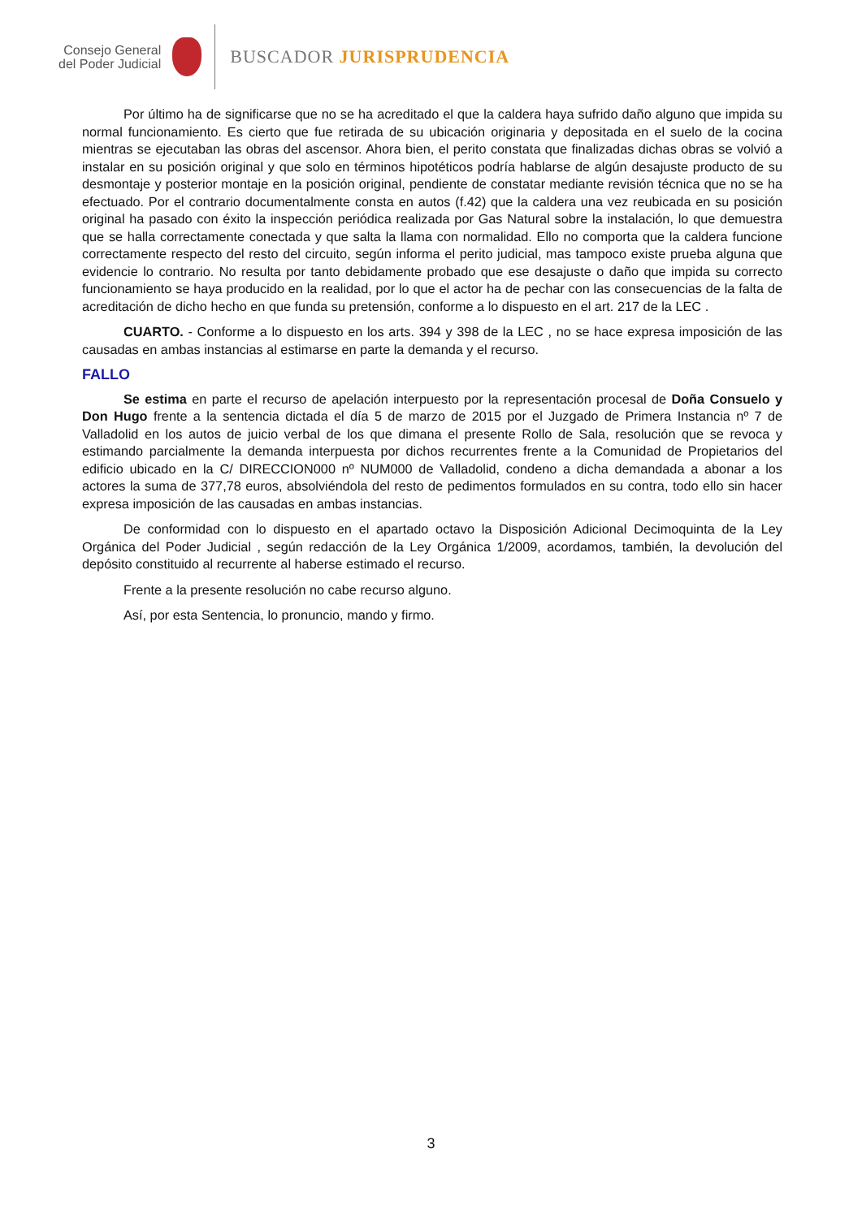Consejo General
del Poder Judicial
BUSCADOR JURISPRUDENCIA
Por último ha de significarse que no se ha acreditado el que la caldera haya sufrido daño alguno que impida su normal funcionamiento. Es cierto que fue retirada de su ubicación originaria y depositada en el suelo de la cocina mientras se ejecutaban las obras del ascensor. Ahora bien, el perito constata que finalizadas dichas obras se volvió a instalar en su posición original y que solo en términos hipotéticos podría hablarse de algún desajuste producto de su desmontaje y posterior montaje en la posición original, pendiente de constatar mediante revisión técnica que no se ha efectuado. Por el contrario documentalmente consta en autos (f.42) que la caldera una vez reubicada en su posición original ha pasado con éxito la inspección periódica realizada por Gas Natural sobre la instalación, lo que demuestra que se halla correctamente conectada y que salta la llama con normalidad. Ello no comporta que la caldera funcione correctamente respecto del resto del circuito, según informa el perito judicial, mas tampoco existe prueba alguna que evidencie lo contrario. No resulta por tanto debidamente probado que ese desajuste o daño que impida su correcto funcionamiento se haya producido en la realidad, por lo que el actor ha de pechar con las consecuencias de la falta de acreditación de dicho hecho en que funda su pretensión, conforme a lo dispuesto en el art. 217 de la LEC .
CUARTO. - Conforme a lo dispuesto en los arts. 394 y 398 de la LEC , no se hace expresa imposición de las causadas en ambas instancias al estimarse en parte la demanda y el recurso.
FALLO
Se estima en parte el recurso de apelación interpuesto por la representación procesal de Doña Consuelo y Don Hugo frente a la sentencia dictada el día 5 de marzo de 2015 por el Juzgado de Primera Instancia nº 7 de Valladolid en los autos de juicio verbal de los que dimana el presente Rollo de Sala, resolución que se revoca y estimando parcialmente la demanda interpuesta por dichos recurrentes frente a la Comunidad de Propietarios del edificio ubicado en la C/ DIRECCION000 nº NUM000 de Valladolid, condeno a dicha demandada a abonar a los actores la suma de 377,78 euros, absolviéndola del resto de pedimentos formulados en su contra, todo ello sin hacer expresa imposición de las causadas en ambas instancias.
De conformidad con lo dispuesto en el apartado octavo la Disposición Adicional Decimoquinta de la Ley Orgánica del Poder Judicial , según redacción de la Ley Orgánica 1/2009, acordamos, también, la devolución del depósito constituido al recurrente al haberse estimado el recurso.
Frente a la presente resolución no cabe recurso alguno.
Así, por esta Sentencia, lo pronuncio, mando y firmo.
3